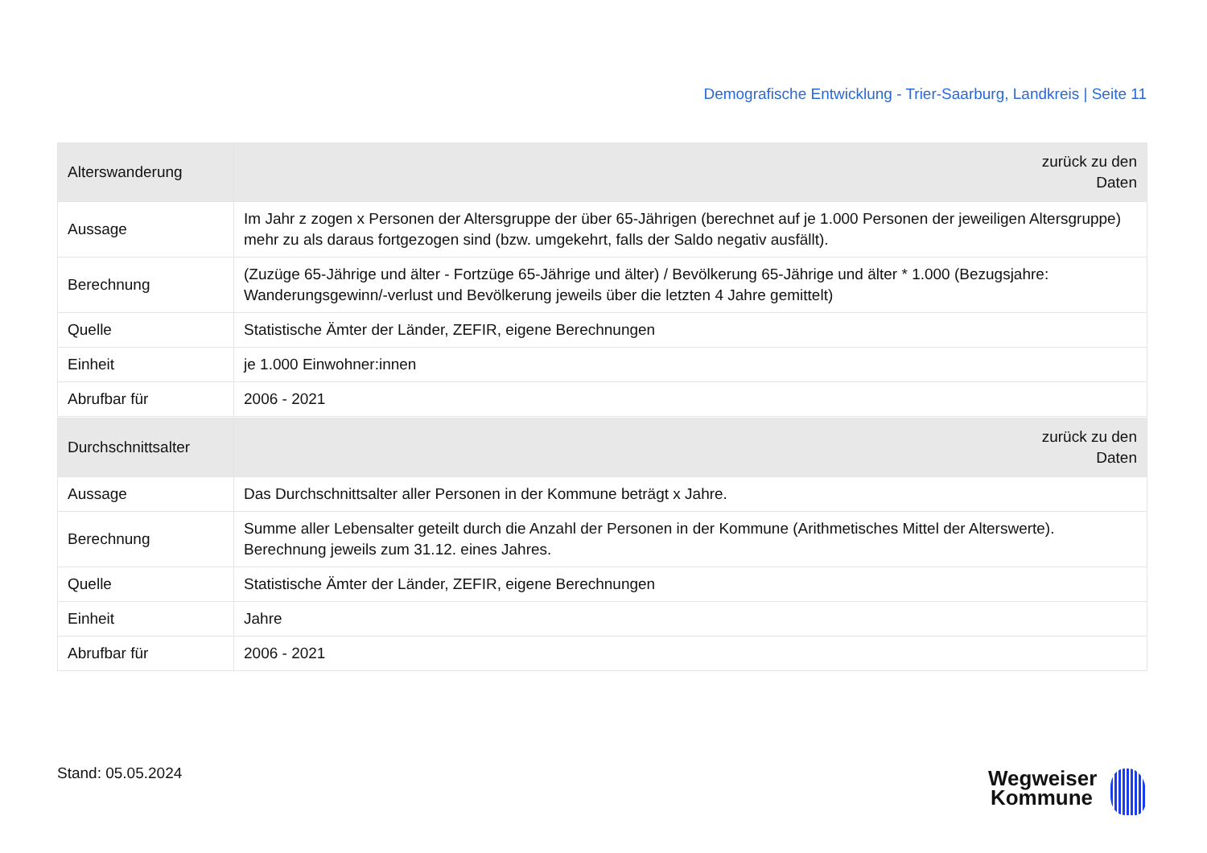Demografische Entwicklung - Trier-Saarburg, Landkreis | Seite 11
| Alterswanderung | zurück zu den Daten |
| --- | --- |
| Aussage | Im Jahr z zogen x Personen der Altersgruppe der über 65-Jährigen (berechnet auf je 1.000 Personen der jeweiligen Altersgruppe) mehr zu als daraus fortgezogen sind (bzw. umgekehrt, falls der Saldo negativ ausfällt). |
| Berechnung | (Zuzüge 65-Jährige und älter - Fortzüge 65-Jährige und älter) / Bevölkerung 65-Jährige und älter * 1.000 (Bezugsjahre: Wanderungsgewinn/-verlust und Bevölkerung jeweils über die letzten 4 Jahre gemittelt) |
| Quelle | Statistische Ämter der Länder, ZEFIR, eigene Berechnungen |
| Einheit | je 1.000 Einwohner:innen |
| Abrufbar für | 2006 - 2021 |
| Durchschnittsalter | zurück zu den Daten |
| --- | --- |
| Aussage | Das Durchschnittsalter aller Personen in der Kommune beträgt x Jahre. |
| Berechnung | Summe aller Lebensalter geteilt durch die Anzahl der Personen in der Kommune (Arithmetisches Mittel der Alterswerte). Berechnung jeweils zum 31.12. eines Jahres. |
| Quelle | Statistische Ämter der Länder, ZEFIR, eigene Berechnungen |
| Einheit | Jahre |
| Abrufbar für | 2006 - 2021 |
Stand: 05.05.2024
Wegweiser Kommune